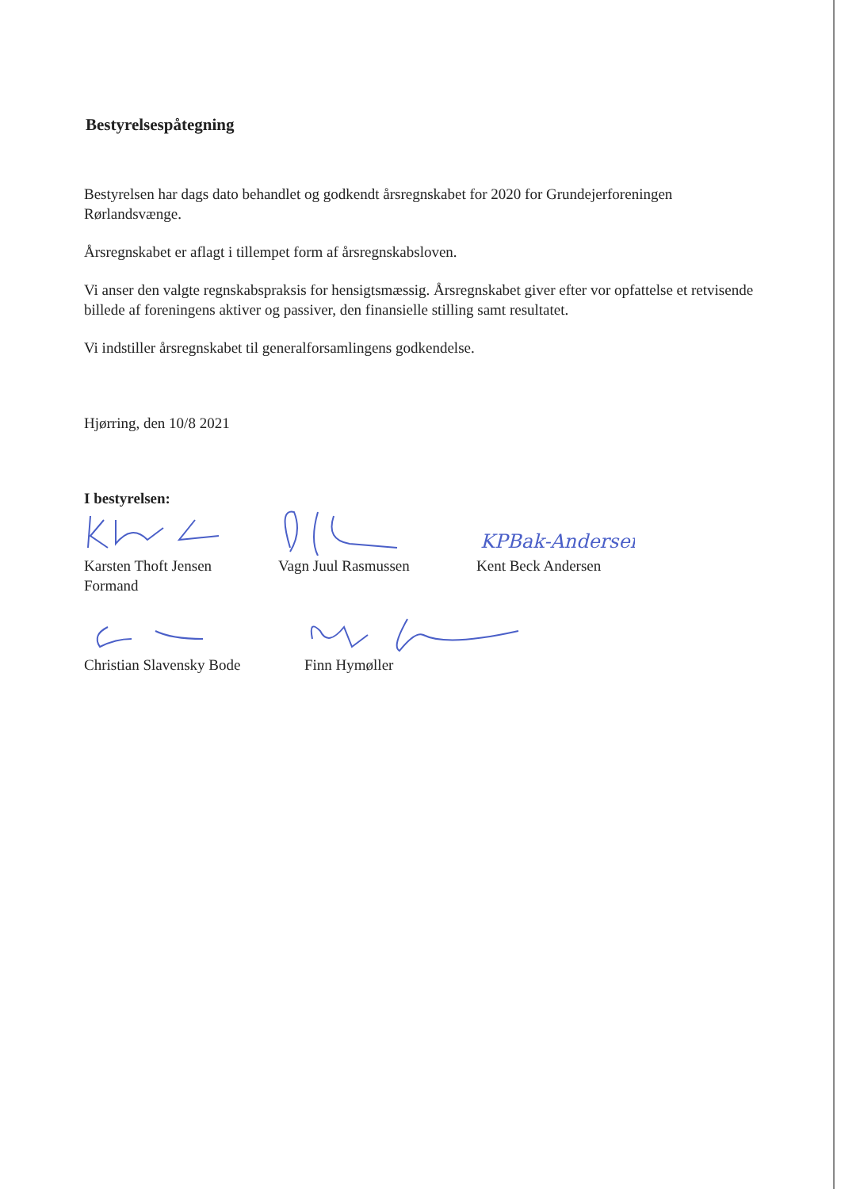Bestyrelsespåtegning
Bestyrelsen har dags dato behandlet og godkendt årsregnskabet for 2020 for Grundejerforeningen Rørlandsvænge.
Årsregnskabet er aflagt i tillempet form af årsregnskabsloven.
Vi anser den valgte regnskabspraksis for hensigtsmæssig. Årsregnskabet giver efter vor opfattelse et retvisende billede af foreningens aktiver og passiver, den finansielle stilling samt resultatet.
Vi indstiller årsregnskabet til generalforsamlingens godkendelse.
Hjørring, den 10/8 2021
I bestyrelsen:
Karsten Thoft Jensen
Formand
Vagn Juul Rasmussen
KPBak-Andersen
Kent Beck Andersen
Christian Slavensky Bode Finn Hymøller